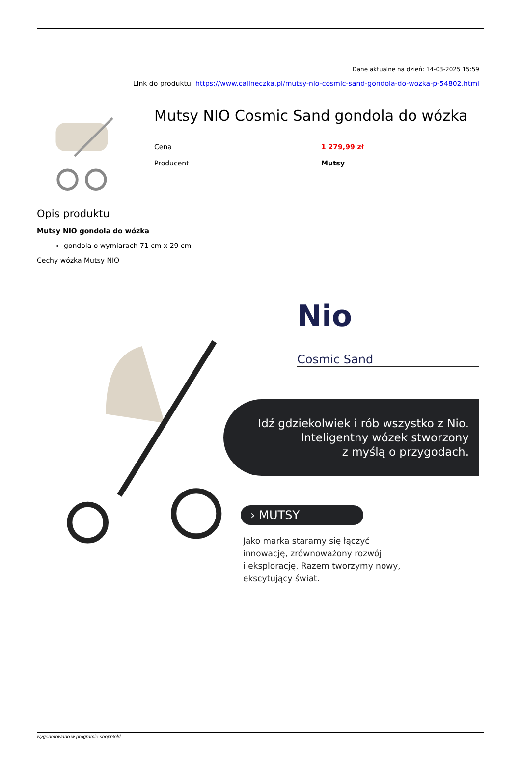Dane aktualne na dzień: 14-03-2025 15:59
Link do produktu: https://www.calineczka.pl/mutsy-nio-cosmic-sand-gondola-do-wozka-p-54802.html
Mutsy NIO Cosmic Sand gondola do wózka
| Cena | 1 279,99 zł |
| Producent | Mutsy |
Opis produktu
Mutsy NIO gondola do wózka
gondola o wymiarach 71 cm x 29 cm
Cechy wózka Mutsy NIO
Nio
Cosmic Sand
Idź gdziekolwiek i rób wszystko z Nio.
Inteligentny wózek stworzony
z myślą o przygodach.
› MUTSY
Jako marka staramy się łączyć
innowację, zrównoważony rozwój
i eksplorację. Razem tworzymy nowy,
ekscytujący świat.
wygenerowano w programie shopGold